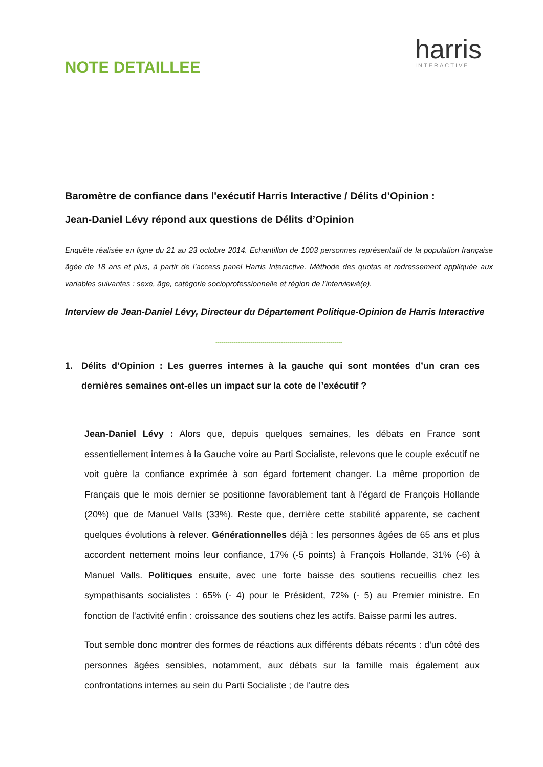NOTE DETAILLEE
harris
INTERACTIVE
Baromètre de confiance dans l'exécutif Harris Interactive / Délits d’Opinion :
Jean-Daniel Lévy répond aux questions de Délits d’Opinion
Enquête réalisée en ligne du 21 au 23 octobre 2014. Echantillon de 1003 personnes représentatif de la population française âgée de 18 ans et plus, à partir de l’access panel Harris Interactive. Méthode des quotas et redressement appliquée aux variables suivantes : sexe, âge, catégorie socioprofessionnelle et région de l’interviewé(e).
Interview de Jean-Daniel Lévy, Directeur du Département Politique-Opinion de Harris Interactive
--------------------------------------------------------------
1. Délits d’Opinion : Les guerres internes à la gauche qui sont montées d’un cran ces dernières semaines ont-elles un impact sur la cote de l’exécutif ?
Jean-Daniel Lévy : Alors que, depuis quelques semaines, les débats en France sont essentiellement internes à la Gauche voire au Parti Socialiste, relevons que le couple exécutif ne voit guère la confiance exprimée à son égard fortement changer. La même proportion de Français que le mois dernier se positionne favorablement tant à l'égard de François Hollande (20%) que de Manuel Valls (33%). Reste que, derrière cette stabilité apparente, se cachent quelques évolutions à relever. Générationnelles déjà : les personnes âgées de 65 ans et plus accordent nettement moins leur confiance, 17% (-5 points) à François Hollande, 31% (-6) à Manuel Valls. Politiques ensuite, avec une forte baisse des soutiens recueillis chez les sympathisants socialistes : 65% (- 4) pour le Président, 72% (- 5) au Premier ministre. En fonction de l'activité enfin : croissance des soutiens chez les actifs. Baisse parmi les autres.
Tout semble donc montrer des formes de réactions aux différents débats récents : d'un côté des personnes âgées sensibles, notamment, aux débats sur la famille mais également aux confrontations internes au sein du Parti Socialiste ; de l'autre des